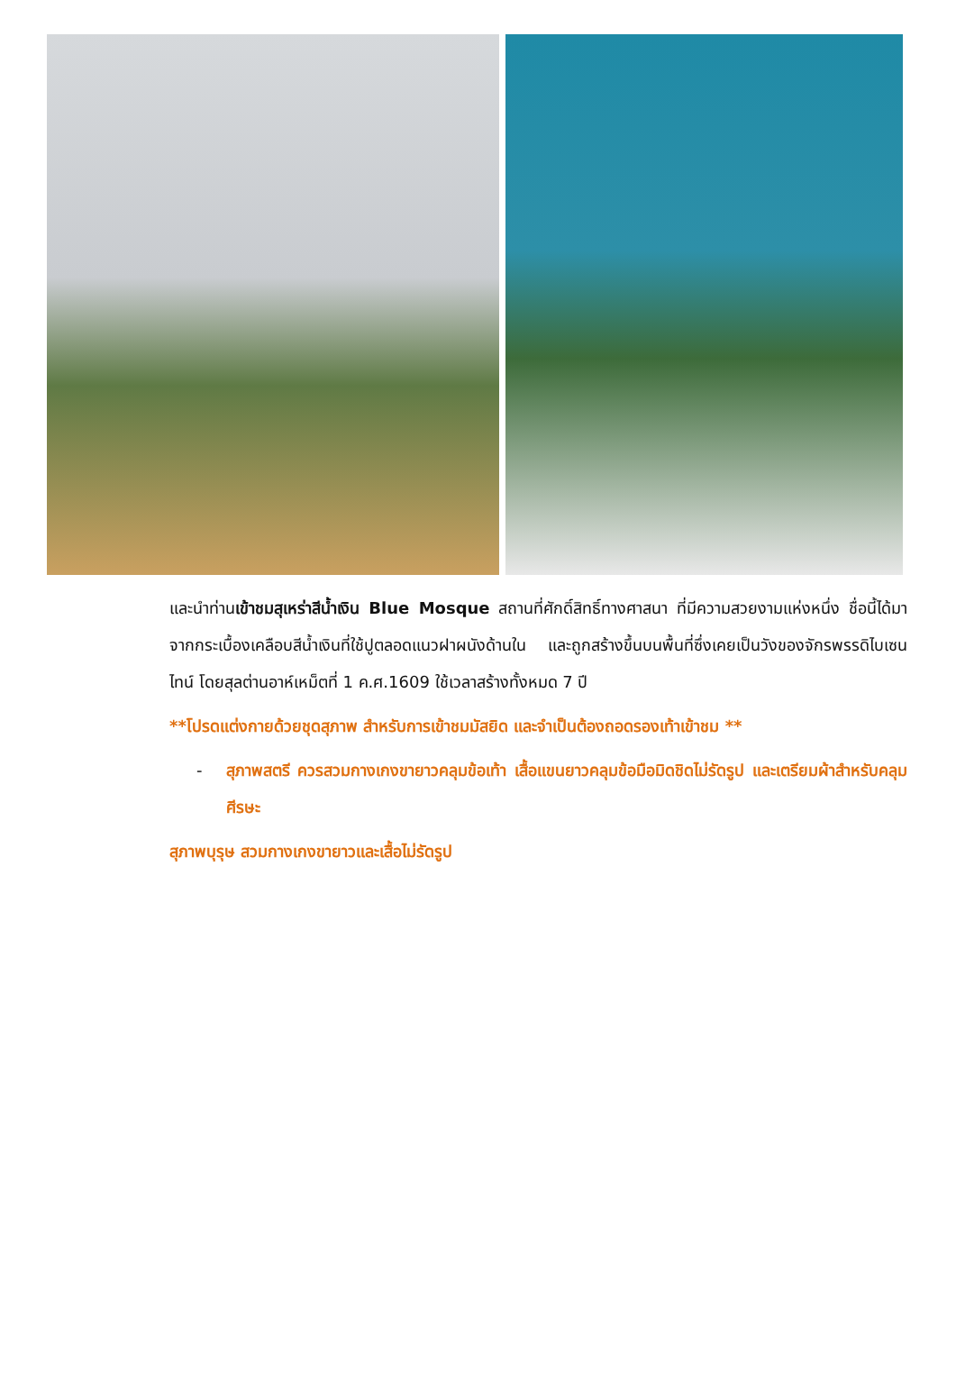และนำท่านเข้าชมสุเหร่าสีน้ำเงิน Blue Mosque สถานที่ศักดิ์สิทธิ์ทางศาสนา ที่มีความสวยงามแห่งหนึ่ง ชื่อนี้ได้มาจากกระเบื้องเคลือบสีน้ำเงินที่ใช้ปูตลอดแนวฝาผนังด้านใน และถูกสร้างขึ้นบนพื้นที่ซึ่งเคยเป็นวังของจักรพรรดิไบเซนไทน์ โดยสุลต่านอาห์เหม็ตที่ 1 ค.ศ.1609 ใช้เวลาสร้างทั้งหมด 7 ปี
**โปรดแต่งกายด้วยชุดสุภาพ สำหรับการเข้าชมมัสยิด และจำเป็นต้องถอดรองเท้าเข้าชม **
- สุภาพสตรี ควรสวมกางเกงขายาวคลุมข้อเท้า เสื้อแขนยาวคลุมข้อมือมิดชิดไม่รัดรูป และเตรียมผ้าสำหรับคลุมศีรษะ
สุภาพบุรุษ สวมกางเกงขายาวและเสื้อไม่รัดรูป